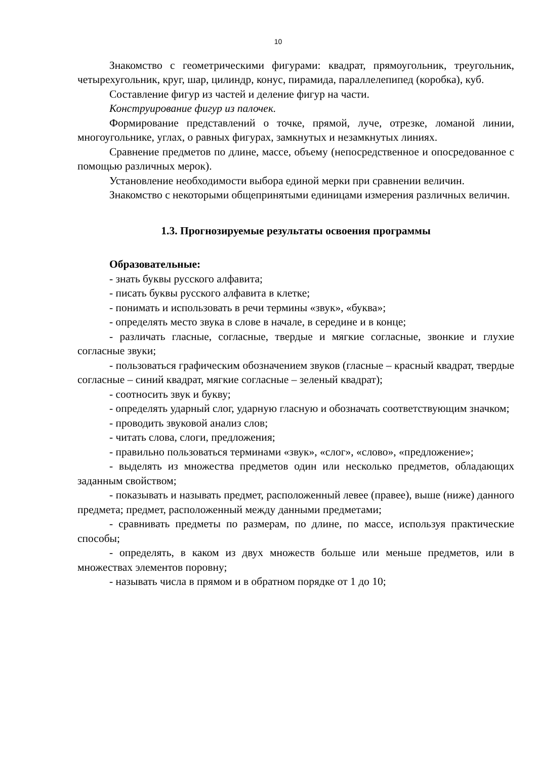10
Знакомство с геометрическими фигурами: квадрат, прямоугольник, треугольник, четырехугольник, круг, шар, цилиндр, конус, пирамида, параллелепипед (коробка), куб.
Составление фигур из частей и деление фигур на части.
Конструирование фигур из палочек.
Формирование представлений о точке, прямой, луче, отрезке, ломаной линии, многоугольнике, углах, о равных фигурах, замкнутых и незамкнутых линиях.
Сравнение предметов по длине, массе, объему (непосредственное и опосредованное с помощью различных мерок).
Установление необходимости выбора единой мерки при сравнении величин.
Знакомство с некоторыми общепринятыми единицами измерения различных величин.
1.3. Прогнозируемые результаты освоения программы
Образовательные:
- знать буквы русского алфавита;
- писать буквы русского алфавита в клетке;
- понимать и использовать в речи термины «звук», «буква»;
- определять место звука в слове в начале, в середине и в конце;
- различать гласные, согласные, твердые и мягкие согласные, звонкие и глухие согласные звуки;
- пользоваться графическим обозначением звуков (гласные – красный квадрат, твердые согласные – синий квадрат, мягкие согласные – зеленый квадрат);
- соотносить звук и букву;
- определять ударный слог, ударную гласную и обозначать соответствующим значком;
- проводить звуковой анализ слов;
- читать слова, слоги, предложения;
- правильно пользоваться терминами «звук», «слог», «слово», «предложение»;
- выделять из множества предметов один или несколько предметов, обладающих заданным свойством;
- показывать и называть предмет, расположенный левее (правее), выше (ниже) данного предмета; предмет, расположенный между данными предметами;
- сравнивать предметы по размерам, по длине, по массе, используя практические способы;
- определять, в каком из двух множеств больше или меньше предметов, или в множествах элементов поровну;
- называть числа в прямом и в обратном порядке от 1 до 10;